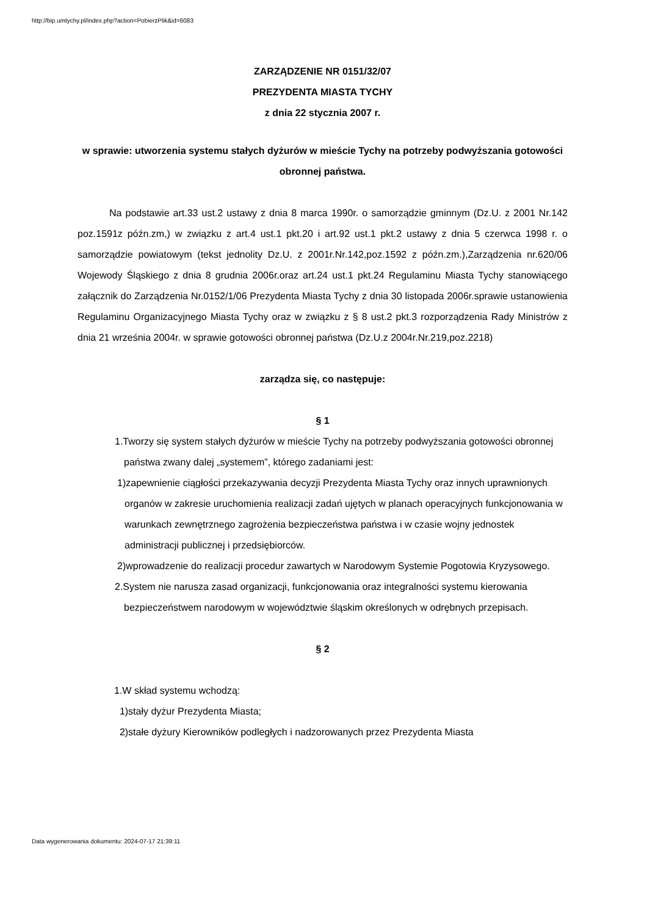http://bip.umtychy.pl/index.php?action=PobierzPlik&id=6083
ZARZĄDZENIE NR 0151/32/07
PREZYDENTA MIASTA TYCHY
z dnia 22 stycznia 2007 r.
w sprawie: utworzenia systemu stałych dyżurów w mieście Tychy na potrzeby podwyższania gotowości obronnej państwa.
Na podstawie art.33 ust.2 ustawy z dnia 8 marca 1990r. o samorządzie gminnym (Dz.U. z 2001 Nr.142 poz.1591z późn.zm,) w związku z art.4 ust.1 pkt.20 i art.92 ust.1 pkt.2 ustawy z dnia 5 czerwca 1998 r. o samorządzie powiatowym (tekst jednolity Dz.U. z 2001r.Nr.142,poz.1592 z późn.zm.),Zarządzenia nr.620/06 Wojewody Śląskiego z dnia 8 grudnia 2006r.oraz art.24 ust.1 pkt.24 Regulaminu Miasta Tychy stanowiącego załącznik do Zarządzenia Nr.0152/1/06 Prezydenta Miasta Tychy z dnia 30 listopada 2006r.sprawie ustanowienia Regulaminu Organizacyjnego Miasta Tychy oraz w związku z § 8 ust.2 pkt.3 rozporządzenia Rady Ministrów z dnia 21 września 2004r. w sprawie gotowości obronnej państwa (Dz.U.z 2004r.Nr.219,poz.2218)
zarządza się, co następuje:
§ 1
1.Tworzy się system stałych dyżurów w mieście Tychy na potrzeby podwyższania gotowości obronnej państwa zwany dalej „systemem”, którego zadaniami jest:
1)zapewnienie ciągłości przekazywania decyzji Prezydenta Miasta Tychy oraz innych uprawnionych organów w zakresie uruchomienia realizacji zadań ujętych w planach operacyjnych funkcjonowania w warunkach zewnętrznego zagrożenia bezpieczeństwa państwa i w czasie wojny jednostek administracji publicznej i przedsiębiorców.
2)wprowadzenie do realizacji procedur zawartych w Narodowym Systemie Pogotowia Kryzysowego.
2.System nie narusza zasad organizacji, funkcjonowania oraz integralności systemu kierowania bezpieczeństwem narodowym w województwie śląskim określonych w odrębnych przepisach.
§ 2
1.W skład systemu wchodzą:
1)stały dyżur Prezydenta Miasta;
2)stałe dyżury Kierowników podległych i nadzorowanych przez Prezydenta Miasta
Data wygenerowania dokumentu: 2024-07-17 21:39:11